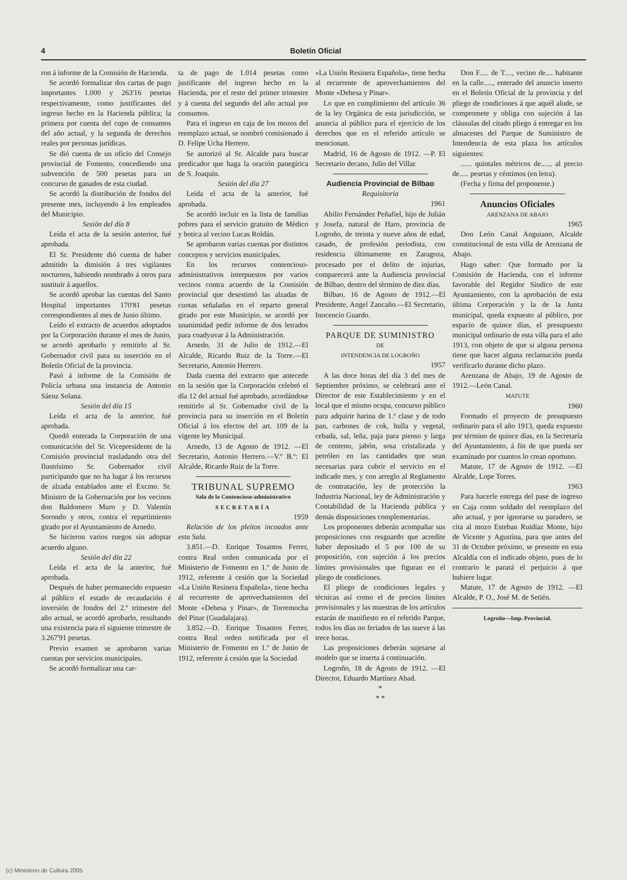4 Boletín Oficial
ron á informe de la Comisión de Hacienda.
Se acordó formalizar dos cartas de pago importantes 1.000 y 263'16 pesetas respectivamente, como justificantes del ingreso hecho en la Hacienda pública; la primera por cuenta del cupo de consumos del año actual, y la segunda de derechos reales por personas jurídicas.
Se dió cuenta de un oficio del Consejo provincial de Fomento, concediendo una subvención de 500 pesetas para un concurso de ganados de esta ciudad.
Se acordó la distribución de fondos del presente mes, incluyendo á los empleados del Municipio.
Sesión del día 8
Leída el acta de la sesión anterior, fué aprobada.
El Sr. Presidente dió cuenta de haber admitido la dimisión á tres vigilantes nocturnos, habiendo nombrado á otros para sustituir á aquellos.
Se acordó aprobar las cuentas del Santo Hospital importantes 170'81 pesetas correspondientes al mes de Junio último.
Leído el extracto de acuerdos adoptados por la Corporación durante el mes de Junio, se acordó aprobarlo y remitirlo al Sr. Gobernador civil para su inserción en el Boletín Oficial de la provincia.
Pasó á informe de la Comisión de Policía urbana una instancia de Antonio Sáenz Solana.
Sesión del día 15
Leída el acta de la anterior, fuè aprobada.
Quedó enterada la Corporación de una comunicación del Sr. Vicepresidente de la Comisión provincial trasladando otra del Ilustrísimo Sr. Gobernador civil participando que no ha lugar á los recursos de alzada entablados ante el Excmo. Sr. Ministro de la Gobernación por los vecinos don Baldomero Muro y D. Valentín Sorondo y otros, contra el repartimiento girado por el Ayuntamiento de Arnedo.
Se hicieron varios ruegos sin adoptar acuerdo alguno.
Sesión del día 22
Leída el acta de la anterior, fué aprobada.
Después de haber permanecido expuesto al público el estado de recaudación é inversión de fondos del 2.º trimestre del año actual, se acordó aprobarlo, resultando una existencia para el siguiente trimestre de 3.267'91 pesetas.
Previo examen se aprobaron varias cuentas por servicios municipales.
Se acordó formalizar una car-
ta de pago de 1.014 pesetas como justificante del ingreso hecho en la Hacienda, por el resto del primer trimestre y á cuenta del segundo del año actual por consumos.
Para el ingreso en caja de los mozos del reemplazo actual, se nombró comisionado á D. Felipe Ucha Herrero.
Se autorizó al Sr. Alcalde para buscar predicador que haga la oración panegírica de S. Joaquín.
Sesión del día 27
Leída el acta de la anterior, fué aprobada.
Se acordó incluir en la lista de familias pobres para el servicio gratuito de Mèdico y botica al vecino Lucas Roldán.
Se aprobaron varias cuentas por distintos conceptos y servicios municipales.
En los recursos contencioso-administrativos interpuestos por varios vecinos contra acuerdo de la Comisión provincial que desestimó las alzadas de cuotas señaladas en el reparto general girado por este Municipio, se acordó por unanimidad pedir informe de dos letrados para coadyuvar á la Administración.
Arnedo, 31 de Julio de 1912.—El Alcalde, Ricardo Ruiz de la Torre.—El Secretario, Antonio Herrero.
Dada cuenta del extracto que antecede en la sesión que la Corporación celebró el día 12 del actual fué aprobado, acordándose remitirlo al Sr. Gobernador civil de la provincia para su inserción en el Boletín Oficial á los efectos del art. 109 de la vigente ley Municipal.
Arnedo, 13 de Agosto de 1912. —El Secretario, Antonio Herrero.—V.º B.º: El Alcalde, Ricardo Ruiz de la Torre.
TRIBUNAL SUPREMO
Sala de lo Contencioso-administrativo
SECRETARÍA
1959
Relación de los pleitos incoados ante esta Sala.
3.851.—D. Enrique Tosantos Ferrer, contra Real orden comunicada por el Ministerio de Fomento en 1.º de Junio de 1912, referente á cesión que la Sociedad «La Unión Resinera Española», tiene hecha al recurrente de aprovechamientos del Monte «Dehesa y Pinar», de Torremocha del Pinar (Guadalajara).
3.852.—D. Enrique Tosantos Ferrer, contra Real orden notificada por el Ministerio de Fomento en 1.º de Junio de 1912, referente á cesión que la Sociedad
«La Unión Resinera Española», tiene hecha al recurrente de aprovechamientos del Monte «Dehesa y Pinar».
Lo que en cumplimiento del artículo 36 de la ley Orgánica de esta jurisdicción, se anuncia al público para el ejercicio de los derechos que en el referido artículo se mencionan.
Madrid, 16 de Agosto de 1912. —P. El Secretario decano, Julio del Villar.
Audiencia Provincial de Bilbao
Requisitoria
1961
Abilio Fernández Peñafiel, hijo de Julián y Josefa, natural de Haro, provincia de Logroño, de treinta y nueve años de edad, casado, de profesión periodista, con residencia últimamente en Zaragoza, procesado por el delito de injurias, comparecerá ante la Audiencia provincial de Bilbao, dentro del tèrmino de diez días.
Bilbao, 16 de Agosto de 1912.—El Presidente, Angel Zancaño.—El Secretario, Inocencio Guardo.
PARQUE DE SUMINISTRO
DE
INTENDENCIA DE LOGROÑO
1957
A las doce horas del día 3 del mes de Septiembre próximo, se celebrará ante el Director de este Establecimiento y en el local que el mismo ocupa, concurso público para adquirir harina de 1.ª clase y de todo pan, carbones de cok, hulla y vegetal, cebada, sal, leña, paja para pienso y larga de centeno, jabón, sosa cristalizada y petróleo en las cantidades que sean necesarias para cubrir el servicio en el indicado mes, y con arreglo al Reglamento de contratación, ley de protección la Industria Nacional, ley de Administración y Contabilidad de la Hacienda pública y demás disposiciones complementarias.
Los proponentes deberán acompañar sus proposiciones con resguardo que acredite haber depositado el 5 por 100 de su proposición, con sujeción á los precios límites provisionales que figuran en el pliego de condiciones.
El pliego de condiciones legales y tècnicas así como el de precios límites provisionales y las muestras de los artículos estarán de manifiesto en el referido Parque, todos los días no feriados de las nueve á las trece horas.
Las proposiciones deberán sujetarse al modelo que se inserta á continuación.
Logroño, 18 de Agosto de 1912. —El Director, Eduardo Martínez Abad.
*
* *
Don F..... de T...., vecino de.... habitante en la calle....., enterado del anuncio inserto en el Boletín Oficial de la provincia y del pliego de condiciones á que aquél alude, se compromete y obliga con sujeción á las cláusulas del citado pliego á entregar en los almacenes del Parque de Suministro de Intendencia de esta plaza los artículos siguientes:
...... quintales métricos de....., al precio de..... pesetas y céntimos (en letra).
(Fecha y firma del proponente.)
Anuncios Oficiales
ARENZANA DE ABAJO
1965
Don León Canal Anguiano, Alcalde constitucional de esta villa de Arenzana de Abajo.
Hago saber: Que formado por la Comisión de Hacienda, con el informe favorable del Regidor Síndico de este Ayuntamiento, con la aprobación de esta última Corporación y la de la Junta municipal, queda expuesto al público, por espacio de quince días, el presupuesto municipal ordinario de esta villa para el año 1913, con objeto de que si alguna persona tiene que hacer alguna reclamación pueda verificarlo durante dicho plazo.
Arenzana de Abajo, 19 de Agosto de 1912.—León Canal.
MATUTE
1960
Formado el proyecto de presupuesto ordinario para el año 1913, queda expuesto por término de quince días, en la Secretaría del Ayuntamiento, á fin de que pueda ser examinado por cuantos lo crean oportuno.
Matute, 17 de Agosto de 1912. —El Alcalde, Lope Torres.
1963
Para hacerle entrega del pase de ingreso en Caja como soldado del reemplazo del año actual, y por ignorarse su paradero, se cita al mozo Esteban Ruidíaz Monte, hijo de Vicente y Agustina, para que antes del 31 de Octubre próximo, se presente en esta Alcaldía con el indicado objeto, pues de lo contrario le parará el perjuicio á que hubiere lugar.
Matute, 17 de Agosto de 1912. —El Alcalde, P. O., José M. de Setién.
Logroño—Imp. Provincial.
(c) Ministerio de Cultura 2005